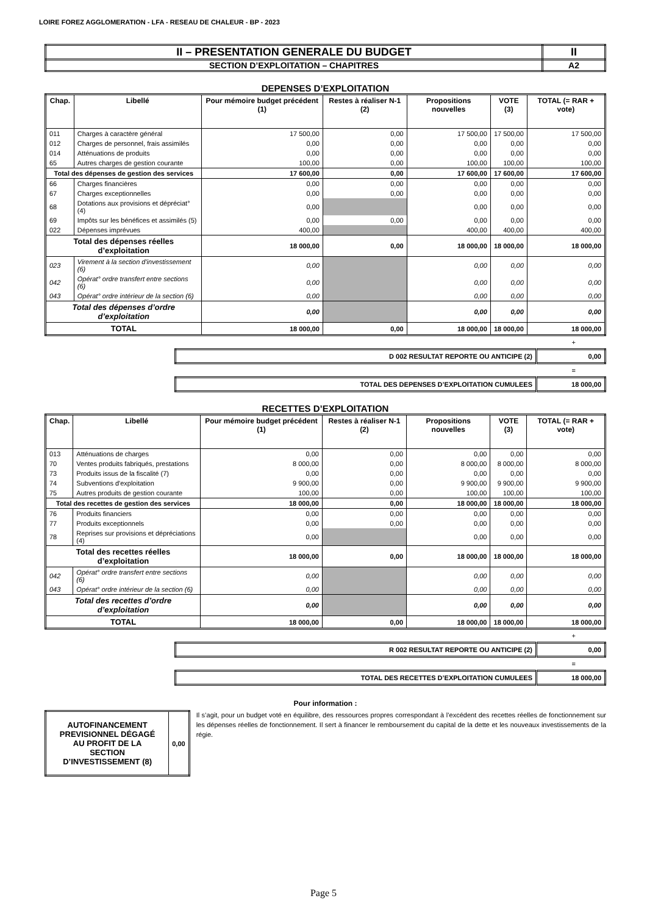LOIRE FOREZ AGGLOMERATION - LFA - RESEAU DE CHALEUR - BP - 2023
| II – PRESENTATION GENERALE DU BUDGET | II |
| SECTION D’EXPLOITATION – CHAPITRES | A2 |
DEPENSES D’EXPLOITATION
| Chap. | Libellé | Pour mémoire budget précédent (1) | Restes à réaliser N-1 (2) | Propositions nouvelles | VOTE (3) | TOTAL (= RAR + vote) |
| --- | --- | --- | --- | --- | --- | --- |
| 011 | Charges à caractère général | 17 500,00 | 0,00 | 17 500,00 | 17 500,00 | 17 500,00 |
| 012 | Charges de personnel, frais assimilés | 0,00 | 0,00 | 0,00 | 0,00 | 0,00 |
| 014 | Atténuations de produits | 0,00 | 0,00 | 0,00 | 0,00 | 0,00 |
| 65 | Autres charges de gestion courante | 100,00 | 0,00 | 100,00 | 100,00 | 100,00 |
| Total des dépenses de gestion des services | | 17 600,00 | 0,00 | 17 600,00 | 17 600,00 | 17 600,00 |
| 66 | Charges financières | 0,00 | 0,00 | 0,00 | 0,00 | 0,00 |
| 67 | Charges exceptionnelles | 0,00 | 0,00 | 0,00 | 0,00 | 0,00 |
| 68 | Dotations aux provisions et dépréciat° (4) | 0,00 | | 0,00 | 0,00 | 0,00 |
| 69 | Impôts sur les bénéfices et assimilés (5) | 0,00 | 0,00 | 0,00 | 0,00 | 0,00 |
| 022 | Dépenses imprévues | 400,00 | | 400,00 | 400,00 | 400,00 |
| Total des dépenses réelles d’exploitation | | 18 000,00 | 0,00 | 18 000,00 | 18 000,00 | 18 000,00 |
| 023 | Virement à la section d'investissement (6) | 0,00 | | 0,00 | 0,00 | 0,00 |
| 042 | Opérat° ordre transfert entre sections (6) | 0,00 | | 0,00 | 0,00 | 0,00 |
| 043 | Opérat° ordre intérieur de la section (6) | 0,00 | | 0,00 | 0,00 | 0,00 |
| Total des dépenses d’ordre d’exploitation | | 0,00 | | 0,00 | 0,00 | 0,00 |
| TOTAL | | 18 000,00 | 0,00 | 18 000,00 | 18 000,00 | 18 000,00 |
+
| D 002 RESULTAT REPORTE OU ANTICIPE (2) | 0,00 |
=
| TOTAL DES DEPENSES D’EXPLOITATION CUMULEES | 18 000,00 |
RECETTES D’EXPLOITATION
| Chap. | Libellé | Pour mémoire budget précédent (1) | Restes à réaliser N-1 (2) | Propositions nouvelles | VOTE (3) | TOTAL (= RAR + vote) |
| --- | --- | --- | --- | --- | --- | --- |
| 013 | Atténuations de charges | 0,00 | 0,00 | 0,00 | 0,00 | 0,00 |
| 70 | Ventes produits fabriqués, prestations | 8 000,00 | 0,00 | 8 000,00 | 8 000,00 | 8 000,00 |
| 73 | Produits issus de la fiscalité (7) | 0,00 | 0,00 | 0,00 | 0,00 | 0,00 |
| 74 | Subventions d'exploitation | 9 900,00 | 0,00 | 9 900,00 | 9 900,00 | 9 900,00 |
| 75 | Autres produits de gestion courante | 100,00 | 0,00 | 100,00 | 100,00 | 100,00 |
| Total des recettes de gestion des services | | 18 000,00 | 0,00 | 18 000,00 | 18 000,00 | 18 000,00 |
| 76 | Produits financiers | 0,00 | 0,00 | 0,00 | 0,00 | 0,00 |
| 77 | Produits exceptionnels | 0,00 | 0,00 | 0,00 | 0,00 | 0,00 |
| 78 | Reprises sur provisions et dépréciations (4) | 0,00 | | 0,00 | 0,00 | 0,00 |
| Total des recettes réelles d’exploitation | | 18 000,00 | 0,00 | 18 000,00 | 18 000,00 | 18 000,00 |
| 042 | Opérat° ordre transfert entre sections (6) | 0,00 | | 0,00 | 0,00 | 0,00 |
| 043 | Opérat° ordre intérieur de la section (6) | 0,00 | | 0,00 | 0,00 | 0,00 |
| Total des recettes d’ordre d’exploitation | | 0,00 | | 0,00 | 0,00 | 0,00 |
| TOTAL | | 18 000,00 | 0,00 | 18 000,00 | 18 000,00 | 18 000,00 |
+
| R 002 RESULTAT REPORTE OU ANTICIPE (2) | 0,00 |
=
| TOTAL DES RECETTES D’EXPLOITATION CUMULEES | 18 000,00 |
Pour information :
| AUTOFINANCEMENT PREVISIONNEL DÉGAGÉ AU PROFIT DE LA SECTION D’INVESTISSEMENT (8) | 0,00 |
Il s’agit, pour un budget voté en équilibre, des ressources propres correspondant à l’excédent des recettes réelles de fonctionnement sur les dépenses réelles de fonctionnement. Il sert à financer le remboursement du capital de la dette et les nouveaux investissements de la régie.
Page 5